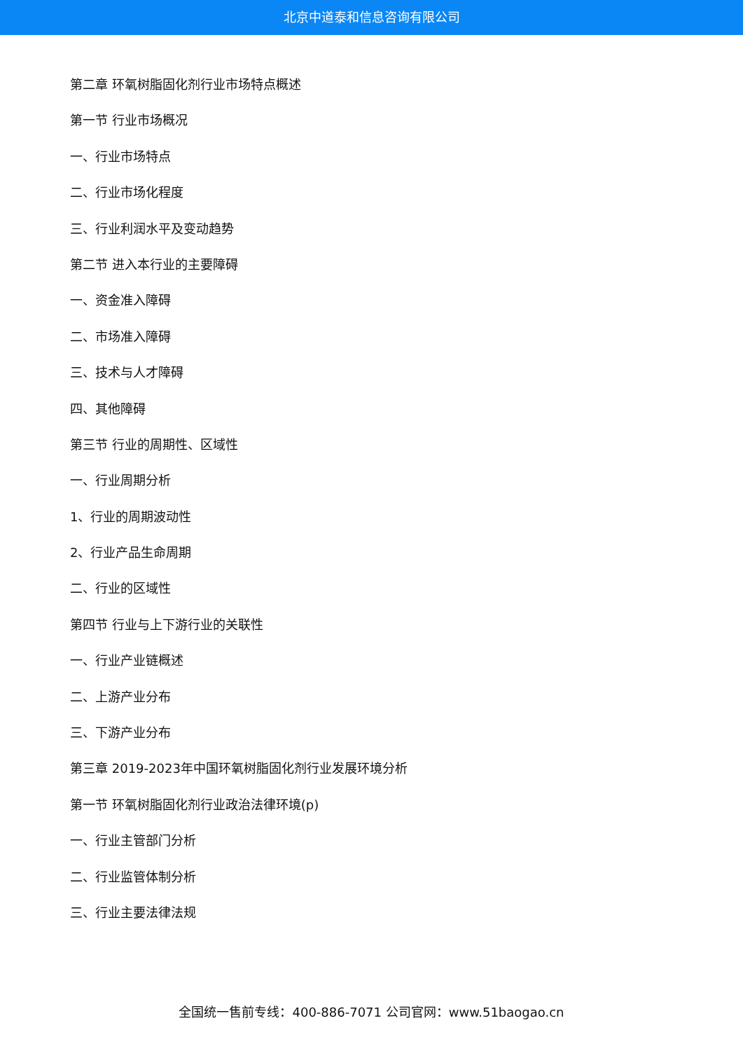北京中道泰和信息咨询有限公司
第二章 环氧树脂固化剂行业市场特点概述
第一节 行业市场概况
一、行业市场特点
二、行业市场化程度
三、行业利润水平及变动趋势
第二节 进入本行业的主要障碍
一、资金准入障碍
二、市场准入障碍
三、技术与人才障碍
四、其他障碍
第三节 行业的周期性、区域性
一、行业周期分析
1、行业的周期波动性
2、行业产品生命周期
二、行业的区域性
第四节 行业与上下游行业的关联性
一、行业产业链概述
二、上游产业分布
三、下游产业分布
第三章 2019-2023年中国环氧树脂固化剂行业发展环境分析
第一节 环氧树脂固化剂行业政治法律环境(p)
一、行业主管部门分析
二、行业监管体制分析
三、行业主要法律法规
全国统一售前专线：400-886-7071 公司官网：www.51baogao.cn